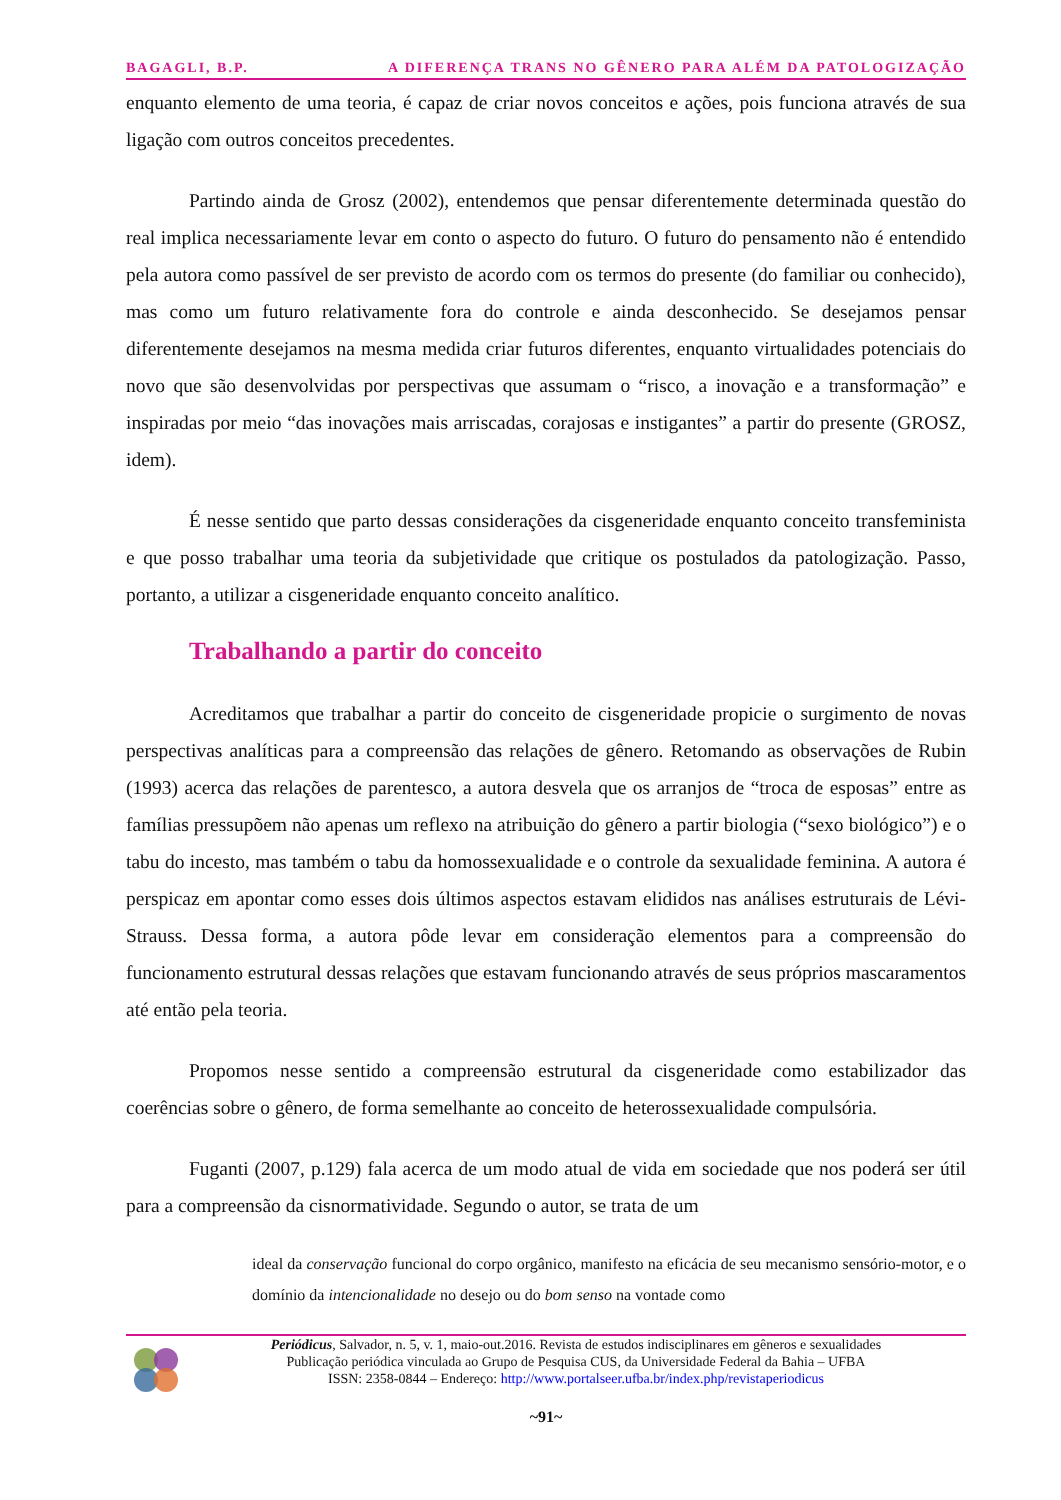BAGAGLI, B.P. A DIFERENÇA TRANS NO GÊNERO PARA ALÉM DA PATOLOGIZAÇÃO
enquanto elemento de uma teoria, é capaz de criar novos conceitos e ações, pois funciona através de sua ligação com outros conceitos precedentes.
Partindo ainda de Grosz (2002), entendemos que pensar diferentemente determinada questão do real implica necessariamente levar em conto o aspecto do futuro. O futuro do pensamento não é entendido pela autora como passível de ser previsto de acordo com os termos do presente (do familiar ou conhecido), mas como um futuro relativamente fora do controle e ainda desconhecido. Se desejamos pensar diferentemente desejamos na mesma medida criar futuros diferentes, enquanto virtualidades potenciais do novo que são desenvolvidas por perspectivas que assumam o “risco, a inovação e a transformação” e inspiradas por meio “das inovações mais arriscadas, corajosas e instigantes” a partir do presente (GROSZ, idem).
É nesse sentido que parto dessas considerações da cisgeneridade enquanto conceito transfeminista e que posso trabalhar uma teoria da subjetividade que critique os postulados da patologização. Passo, portanto, a utilizar a cisgeneridade enquanto conceito analítico.
Trabalhando a partir do conceito
Acreditamos que trabalhar a partir do conceito de cisgeneridade propicie o surgimento de novas perspectivas analíticas para a compreensão das relações de gênero. Retomando as observações de Rubin (1993) acerca das relações de parentesco, a autora desvela que os arranjos de “troca de esposas” entre as famílias pressupõem não apenas um reflexo na atribuição do gênero a partir biologia (“sexo biológico”) e o tabu do incesto, mas também o tabu da homossexualidade e o controle da sexualidade feminina. A autora é perspicaz em apontar como esses dois últimos aspectos estavam elididos nas análises estruturais de Lévi-Strauss. Dessa forma, a autora pôde levar em consideração elementos para a compreensão do funcionamento estrutural dessas relações que estavam funcionando através de seus próprios mascaramentos até então pela teoria.
Propomos nesse sentido a compreensão estrutural da cisgeneridade como estabilizador das coerências sobre o gênero, de forma semelhante ao conceito de heterossexualidade compulsória.
Fuganti (2007, p.129) fala acerca de um modo atual de vida em sociedade que nos poderá ser útil para a compreensão da cisnormatividade. Segundo o autor, se trata de um
ideal da conservação funcional do corpo orgânico, manifesto na eficácia de seu mecanismo sensório-motor, e o domínio da intencionalidade no desejo ou do bom senso na vontade como
Periódicus, Salvador, n. 5, v. 1, maio-out.2016. Revista de estudos indisciplinares em gêneros e sexualidades
Publicação periódica vinculada ao Grupo de Pesquisa CUS, da Universidade Federal da Bahia – UFBA
ISSN: 2358-0844 – Endereço: http://www.portalseer.ufba.br/index.php/revistaperiodicus
~91~